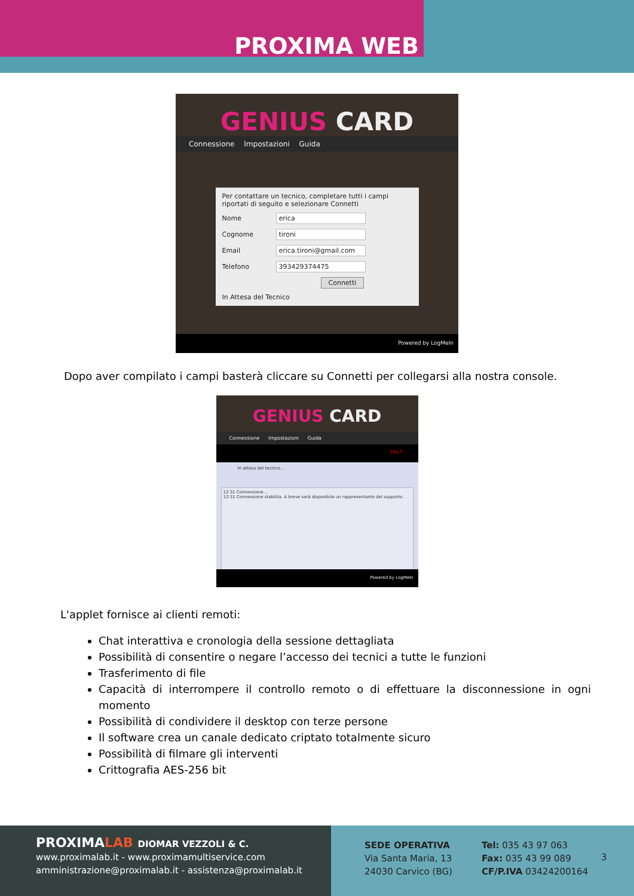PROXIMA WEB
GENIUS CARD
Connessione Impostazioni Guida
Per contattare un tecnico, completare tutti i campi riportati di seguito e selezionare Connetti
Nome erica
Cognome tironi
Email erica.tironi@gmail.com
Telefono 393429374475
Connetti
In Attesa del Tecnico
Powered by LogMeIn
Dopo aver compilato i campi basterà cliccare su Connetti per collegarsi alla nostra console.
GENIUS CARD
Connessione Impostazioni Guida
HELP
In attesa del tecnico…
12:31 Connessione...
12:31 Connessione stabilita. A breve sarà disponibile un rappresentante del supporto.
Powered by LogMeIn
L'applet fornisce ai clienti remoti:
Chat interattiva e cronologia della sessione dettagliata
Possibilità di consentire o negare l’accesso dei tecnici a tutte le funzioni
Trasferimento di file
Capacità di interrompere il controllo remoto o di effettuare la disconnessione in ogni momento
Possibilità di condividere il desktop con terze persone
Il software crea un canale dedicato criptato totalmente sicuro
Possibilità di filmare gli interventi
Crittografia AES-256 bit
PROXIMALAB DIOMAR VEZZOLI & C.
www.proximalab.it - www.proximamultiservice.com
amministrazione@proximalab.it - assistenza@proximalab.it
SEDE OPERATIVA
Via Santa Maria, 13
24030 Carvico (BG)
Tel: 035 43 97 063
Fax: 035 43 99 089
CF/P.IVA 03424200164
3